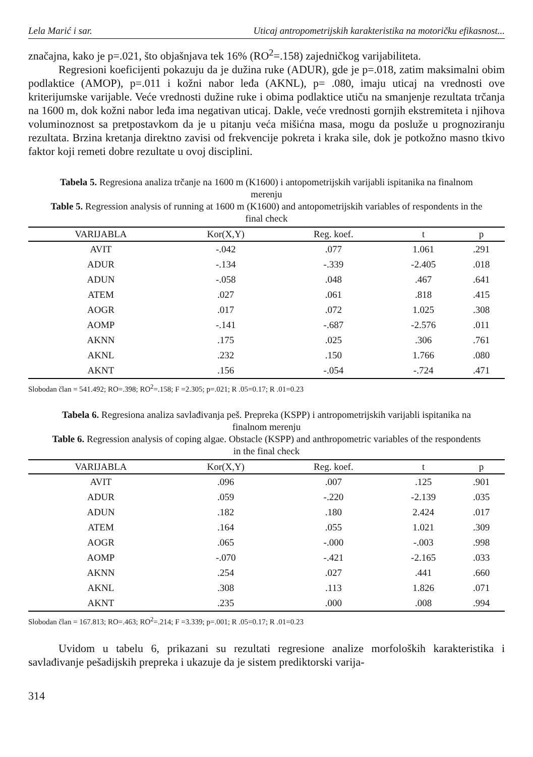Lela Marić i sar. Uticaj antropometrijskih karakteristika na motoričku efikasnost...
značajna, kako je p=.021, što objašnjava tek 16% (RO<sup>2</sup>=.158) zajedničkog varijabiliteta.
Regresioni koeficijenti pokazuju da je dužina ruke (ADUR), gde je p=.018, zatim maksimalni obim podlaktice (AMOP), p=.011 i kožni nabor leđa (AKNL), p= .080, imaju uticaj na vrednosti ove kriterijumske varijable. Veće vrednosti dužine ruke i obima podlaktice utiču na smanjenje rezultata trčanja na 1600 m, dok kožni nabor leđa ima negativan uticaj. Dakle, veće vrednosti gornjih ekstremiteta i njihova voluminoznost sa pretpostavkom da je u pitanju veća mišićna masa, mogu da posluže u prognoziranju rezultata. Brzina kretanja direktno zavisi od frekvencije pokreta i kraka sile, dok je potkožno masno tkivo faktor koji remeti dobre rezultate u ovoj disciplini.
Tabela 5. Regresiona analiza trčanje na 1600 m (K1600) i antopometrijskih varijabli ispitanika na finalnom merenju
Table 5. Regression analysis of running at 1600 m (K1600) and antopometrijskih variables of respondents in the final check
| VARIJABLA | Kor(X,Y) | Reg. koef. | t | p |
| --- | --- | --- | --- | --- |
| AVIT | -.042 | .077 | 1.061 | .291 |
| ADUR | -.134 | -.339 | -2.405 | .018 |
| ADUN | -.058 | .048 | .467 | .641 |
| ATEM | .027 | .061 | .818 | .415 |
| AOGR | .017 | .072 | 1.025 | .308 |
| AOMP | -.141 | -.687 | -2.576 | .011 |
| AKNN | .175 | .025 | .306 | .761 |
| AKNL | .232 | .150 | 1.766 | .080 |
| AKNT | .156 | -.054 | -.724 | .471 |
Slobodan član = 541.492; RO=.398; RO<sup>2</sup>=.158; F =2.305; p=.021; R .05=0.17; R .01=0.23
Tabela 6. Regresiona analiza savlađivanja peš. Prepreka (KSPP) i antropometrijskih varijabli ispitanika na finalnom merenju
Table 6. Regression analysis of coping algae. Obstacle (KSPP) and anthropometric variables of the respondents in the final check
| VARIJABLA | Kor(X,Y) | Reg. koef. | t | p |
| --- | --- | --- | --- | --- |
| AVIT | .096 | .007 | .125 | .901 |
| ADUR | .059 | -.220 | -2.139 | .035 |
| ADUN | .182 | .180 | 2.424 | .017 |
| ATEM | .164 | .055 | 1.021 | .309 |
| AOGR | .065 | -.000 | -.003 | .998 |
| AOMP | -.070 | -.421 | -2.165 | .033 |
| AKNN | .254 | .027 | .441 | .660 |
| AKNL | .308 | .113 | 1.826 | .071 |
| AKNT | .235 | .000 | .008 | .994 |
Slobodan član = 167.813; RO=.463; RO<sup>2</sup>=.214; F =3.339; p=.001; R .05=0.17; R .01=0.23
Uvidom u tabelu 6, prikazani su rezultati regresione analize morfoloških karakteristika i savlađivanje pešadijskih prepreka i ukazuje da je sistem prediktorski varija-
314